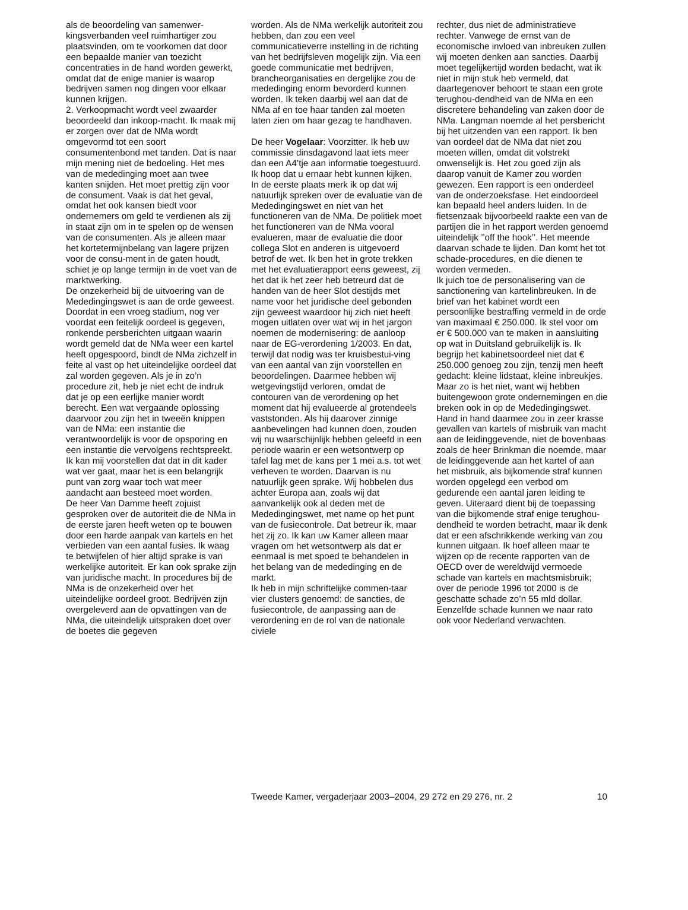als de beoordeling van samenwer-kingsverbanden veel ruimhartiger zou plaatsvinden, om te voorkomen dat door een bepaalde manier van toezicht concentraties in de hand worden gewerkt, omdat dat de enige manier is waarop bedrijven samen nog dingen voor elkaar kunnen krijgen.
2. Verkoopmacht wordt veel zwaarder beoordeeld dan inkoop-macht. Ik maak mij er zorgen over dat de NMa wordt omgevormd tot een soort consumentenbond met tanden. Dat is naar mijn mening niet de bedoeling. Het mes van de mededinging moet aan twee kanten snijden. Het moet prettig zijn voor de consument. Vaak is dat het geval, omdat het ook kansen biedt voor ondernemers om geld te verdienen als zij in staat zijn om in te spelen op de wensen van de consumenten. Als je alleen maar het kortetermijnbelang van lagere prijzen voor de consu-ment in de gaten houdt, schiet je op lange termijn in de voet van de marktwerking.
De onzekerheid bij de uitvoering van de Mededingingswet is aan de orde geweest. Doordat in een vroeg stadium, nog ver voordat een feitelijk oordeel is gegeven, ronkende persberichten uitgaan waarin wordt gemeld dat de NMa weer een kartel heeft opgespoord, bindt de NMa zichzelf in feite al vast op het uiteindelijke oordeel dat zal worden gegeven. Als je in zo’n procedure zit, heb je niet echt de indruk dat je op een eerlijke manier wordt berecht. Een wat vergaande oplossing daarvoor zou zijn het in tweeën knippen van de NMa: een instantie die verantwoordelijk is voor de opsporing en een instantie die vervolgens rechtspreekt. Ik kan mij voorstellen dat dat in dit kader wat ver gaat, maar het is een belangrijk punt van zorg waar toch wat meer aandacht aan besteed moet worden.
De heer Van Damme heeft zojuist gesproken over de autoriteit die de NMa in de eerste jaren heeft weten op te bouwen door een harde aanpak van kartels en het verbieden van een aantal fusies. Ik waag te betwijfelen of hier altijd sprake is van werkelijke autoriteit. Er kan ook sprake zijn van juridische macht. In procedures bij de NMa is de onzekerheid over het uiteindelijke oordeel groot. Bedrijven zijn overgeleverd aan de opvattingen van de NMa, die uiteindelijk uitspraken doet over de boetes die gegeven
worden. Als de NMa werkelijk autoriteit zou hebben, dan zou een veel communicatieverre instelling in de richting van het bedrijfsleven mogelijk zijn. Via een goede communicatie met bedrijven, brancheorganisaties en dergelijke zou de mededinging enorm bevorderd kunnen worden. Ik teken daarbij wel aan dat de NMa af en toe haar tanden zal moeten laten zien om haar gezag te handhaven.
De heer Vogelaar: Voorzitter. Ik heb uw commissie dinsdagavond laat iets meer dan een A4’tje aan informatie toegestuurd. Ik hoop dat u ernaar hebt kunnen kijken.
In de eerste plaats merk ik op dat wij natuurlijk spreken over de evaluatie van de Mededingingswet en niet van het functioneren van de NMa. De politiek moet het functioneren van de NMa vooral evalueren, maar de evaluatie die door collega Slot en anderen is uitgevoerd betrof de wet. Ik ben het in grote trekken met het evaluatierapport eens geweest, zij het dat ik het zeer heb betreurd dat de handen van de heer Slot destijds met name voor het juridische deel gebonden zijn geweest waardoor hij zich niet heeft mogen uitlaten over wat wij in het jargon noemen de modernisering: de aanloop naar de EG-verordening 1/2003. En dat, terwijl dat nodig was ter kruisbestui-ving van een aantal van zijn voorstellen en beoordelingen. Daarmee hebben wij wetgevingstijd verloren, omdat de contouren van de verordening op het moment dat hij evalueerde al grotendeels vaststonden. Als hij daarover zinnige aanbevelingen had kunnen doen, zouden wij nu waarschijnlijk hebben geleefd in een periode waarin er een wetsontwerp op tafel lag met de kans per 1 mei a.s. tot wet verheven te worden. Daarvan is nu natuurlijk geen sprake. Wij hobbelen dus achter Europa aan, zoals wij dat aanvankelijk ook al deden met de Mededingingswet, met name op het punt van de fusiecontrole. Dat betreur ik, maar het zij zo. Ik kan uw Kamer alleen maar vragen om het wetsontwerp als dat er eenmaal is met spoed te behandelen in het belang van de mededinging en de markt.
Ik heb in mijn schriftelijke commen-taar vier clusters genoemd: de sancties, de fusiecontrole, de aanpassing aan de verordening en de rol van de nationale civiele
rechter, dus niet de administratieve rechter. Vanwege de ernst van de economische invloed van inbreuken zullen wij moeten denken aan sancties. Daarbij moet tegelijkertijd worden bedacht, wat ik niet in mijn stuk heb vermeld, dat daartegenover behoort te staan een grote terughou-dendheid van de NMa en een discretere behandeling van zaken door de NMa. Langman noemde al het persbericht bij het uitzenden van een rapport. Ik ben van oordeel dat de NMa dat niet zou moeten willen, omdat dit volstrekt onwenselijk is. Het zou goed zijn als daarop vanuit de Kamer zou worden gewezen. Een rapport is een onderdeel van de onderzoeksfase. Het eindoordeel kan bepaald heel anders luiden. In de fietsenzaak bijvoorbeeld raakte een van de partijen die in het rapport werden genoemd uiteindelijk ’’off the hook’’. Het meende daarvan schade te lijden. Dan komt het tot schade-procedures, en die dienen te worden vermeden.
Ik juich toe de personalisering van de sanctionering van kartelinbreuken. In de brief van het kabinet wordt een persoonlijke bestraffing vermeld in de orde van maximaal € 250.000. Ik stel voor om er € 500.000 van te maken in aansluiting op wat in Duitsland gebruikelijk is. Ik begrijp het kabinetsoordeel niet dat € 250.000 genoeg zou zijn, tenzij men heeft gedacht: kleine lidstaat, kleine inbreukjes. Maar zo is het niet, want wij hebben buitengewoon grote ondernemingen en die breken ook in op de Mededingingswet.
Hand in hand daarmee zou in zeer krasse gevallen van kartels of misbruik van macht aan de leidinggevende, niet de bovenbaas zoals de heer Brinkman die noemde, maar de leidinggevende aan het kartel of aan het misbruik, als bijkomende straf kunnen worden opgelegd een verbod om gedurende een aantal jaren leiding te geven. Uiteraard dient bij de toepassing van die bijkomende straf enige terughou-dendheid te worden betracht, maar ik denk dat er een afschrikkende werking van zou kunnen uitgaan. Ik hoef alleen maar te wijzen op de recente rapporten van de OECD over de wereldwijd vermoede schade van kartels en machtsmisbruik; over de periode 1996 tot 2000 is de geschatte schade zo’n 55 mld dollar. Eenzelfde schade kunnen we naar rato ook voor Nederland verwachten.
Tweede Kamer, vergaderjaar 2003–2004, 29 272 en 29 276, nr. 2 10